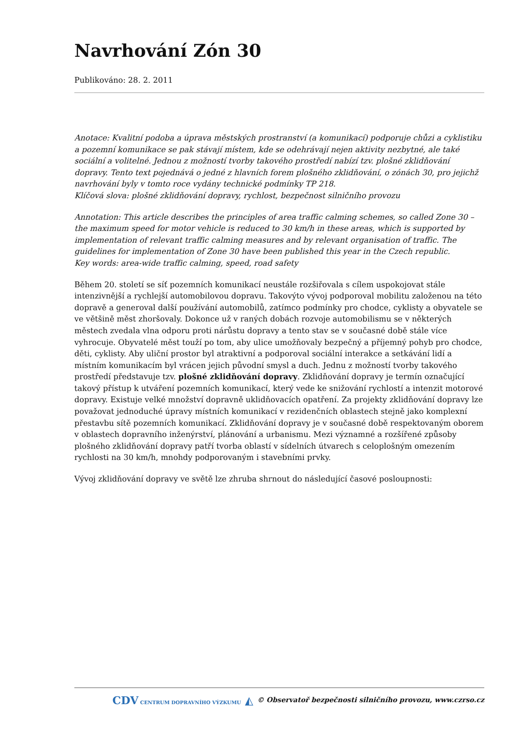Navrhování Zón 30
Publikováno: 28. 2. 2011
Anotace: Kvalitní podoba a úprava městských prostranství (a komunikací) podporuje chůzi a cyklistiku a pozemní komunikace se pak stávají místem, kde se odehrávají nejen aktivity nezbytné, ale také sociální a volitelné. Jednou z možností tvorby takového prostředí nabízí tzv. plošné zklidňování dopravy. Tento text pojednává o jedné z hlavních forem plošného zklidňování, o zónách 30, pro jejichž navrhování byly v tomto roce vydány technické podmínky TP 218.
Klíčová slova: plošné zklidňování dopravy, rychlost, bezpečnost silničního provozu
Annotation: This article describes the principles of area traffic calming schemes, so called Zone 30 – the maximum speed for motor vehicle is reduced to 30 km/h in these areas, which is supported by implementation of relevant traffic calming measures and by relevant organisation of traffic. The guidelines for implementation of Zone 30 have been published this year in the Czech republic.
Key words: area-wide traffic calming, speed, road safety
Během 20. století se síť pozemních komunikací neustále rozšiřovala s cílem uspokojovat stále intenzivnější a rychlejší automobilovou dopravu. Takovýto vývoj podporoval mobilitu založenou na této dopravě a generoval další používání automobilů, zatímco podmínky pro chodce, cyklisty a obyvatele se ve většině měst zhoršovaly. Dokonce už v raných dobách rozvoje automobilismu se v některých městech zvedala vlna odporu proti nárůstu dopravy a tento stav se v současné době stále více vyhrocuje. Obyvatelé měst touží po tom, aby ulice umožňovaly bezpečný a příjemný pohyb pro chodce, děti, cyklisty. Aby uliční prostor byl atraktivní a podporoval sociální interakce a setkávání lidí a místním komunikacím byl vrácen jejich původní smysl a duch. Jednu z možností tvorby takového prostředí představuje tzv. plošné zklidňování dopravy. Zklidňování dopravy je termín označující takový přístup k utváření pozemních komunikací, který vede ke snižování rychlostí a intenzit motorové dopravy. Existuje velké množství dopravně uklidňovacích opatření. Za projekty zklidňování dopravy lze považovat jednoduché úpravy místních komunikací v rezidenčních oblastech stejně jako komplexní přestavbu sítě pozemních komunikací. Zklidňování dopravy je v současné době respektovaným oborem v oblastech dopravního inženýrství, plánování a urbanismu. Mezi významné a rozšířené způsoby plošného zklidňování dopravy patří tvorba oblastí v sídelních útvarech s celoplošným omezením rychlosti na 30 km/h, mnohdy podporovaným i stavebními prvky.
Vývoj zklidňování dopravy ve světě lze zhruba shrnout do následující časové posloupnosti:
CDV CENTRUM DOPRAVNÍHO VÝZKUMU ◭ © Observatoř bezpečnosti silničního provozu, www.czrso.cz